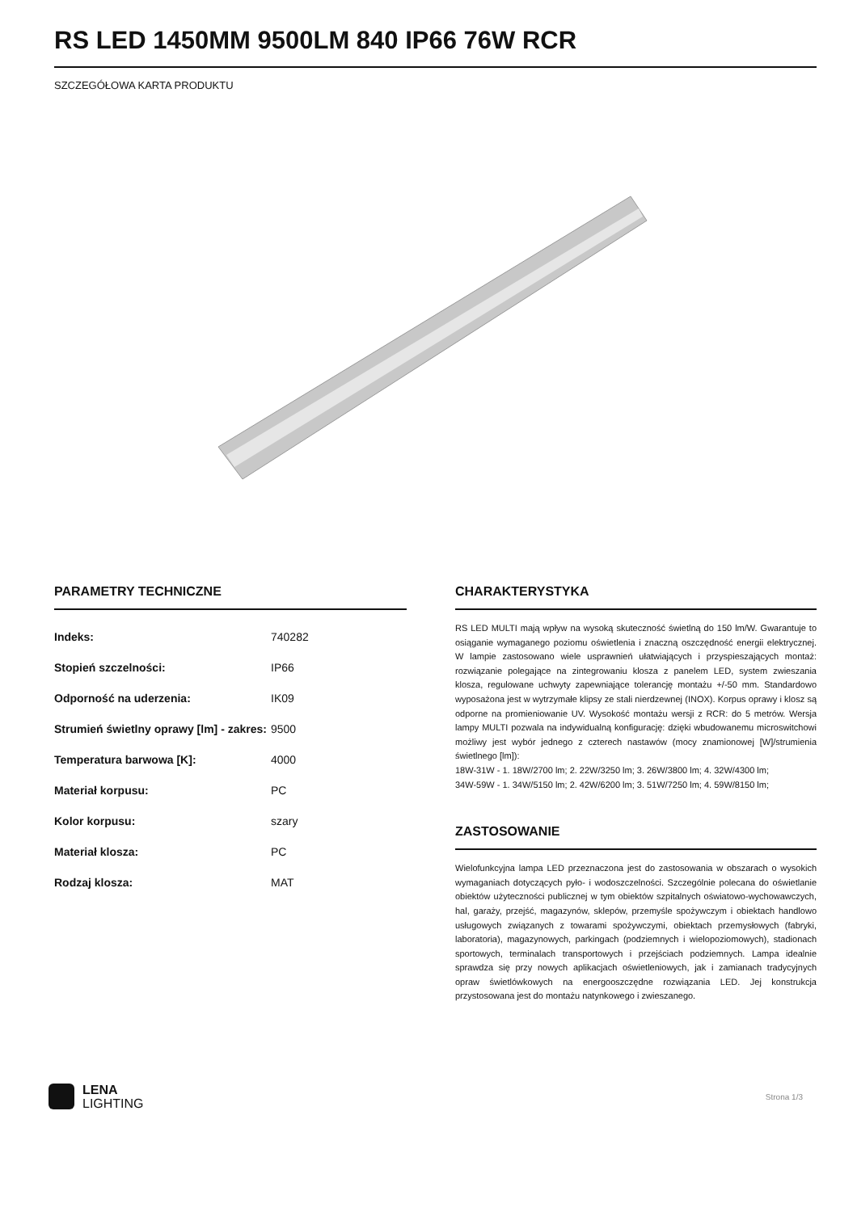RS LED 1450MM 9500LM 840 IP66 76W RCR
SZCZEGÓŁOWA KARTA PRODUKTU
PARAMETRY TECHNICZNE
| Indeks: | 740282 |
| Stopień szczelności: | IP66 |
| Odporność na uderzenia: | IK09 |
| Strumień świetlny oprawy [lm] - zakres: | 9500 |
| Temperatura barwowa [K]: | 4000 |
| Materiał korpusu: | PC |
| Kolor korpusu: | szary |
| Materiał klosza: | PC |
| Rodzaj klosza: | MAT |
CHARAKTERYSTYKA
RS LED MULTI mają wpływ na wysoką skuteczność świetlną do 150 lm/W. Gwarantuje to osiąganie wymaganego poziomu oświetlenia i znaczną oszczędność energii elektrycznej. W lampie zastosowano wiele usprawnień ułatwiających i przyspieszających montaż: rozwiązanie polegające na zintegrowaniu klosza z panelem LED, system zwieszania klosza, regulowane uchwyty zapewniające tolerancję montażu +/-50 mm. Standardowo wyposażona jest w wytrzymałe klipsy ze stali nierdzewnej (INOX). Korpus oprawy i klosz są odporne na promieniowanie UV. Wysokość montażu wersji z RCR: do 5 metrów. Wersja lampy MULTI pozwala na indywidualną konfigurację: dzięki wbudowanemu microswitchowi możliwy jest wybór jednego z czterech nastawów (mocy znamionowej [W]/strumienia świetlnego [lm]):
18W-31W - 1. 18W/2700 lm; 2. 22W/3250 lm; 3. 26W/3800 lm; 4. 32W/4300 lm;
34W-59W - 1. 34W/5150 lm; 2. 42W/6200 lm; 3. 51W/7250 lm; 4. 59W/8150 lm;
ZASTOSOWANIE
Wielofunkcyjna lampa LED przeznaczona jest do zastosowania w obszarach o wysokich wymaganiach dotyczących pyło- i wodoszczelności. Szczególnie polecana do oświetlanie obiektów użyteczności publicznej w tym obiektów szpitalnych oświatowo-wychowawczych, hal, garaży, przejść, magazynów, sklepów, przemyśle spożywczym i obiektach handlowo usługowych związanych z towarami spożywczymi, obiektach przemysłowych (fabryki, laboratoria), magazynowych, parkingach (podziemnych i wielopoziomowych), stadionach sportowych, terminalach transportowych i przejściach podziemnych. Lampa idealnie sprawdza się przy nowych aplikacjach oświetleniowych, jak i zamianach tradycyjnych opraw świetlówkowych na energooszczędne rozwiązania LED. Jej konstrukcja przystosowana jest do montażu natynkowego i zwieszanego.
LENA
LIGHTING
Strona 1/3